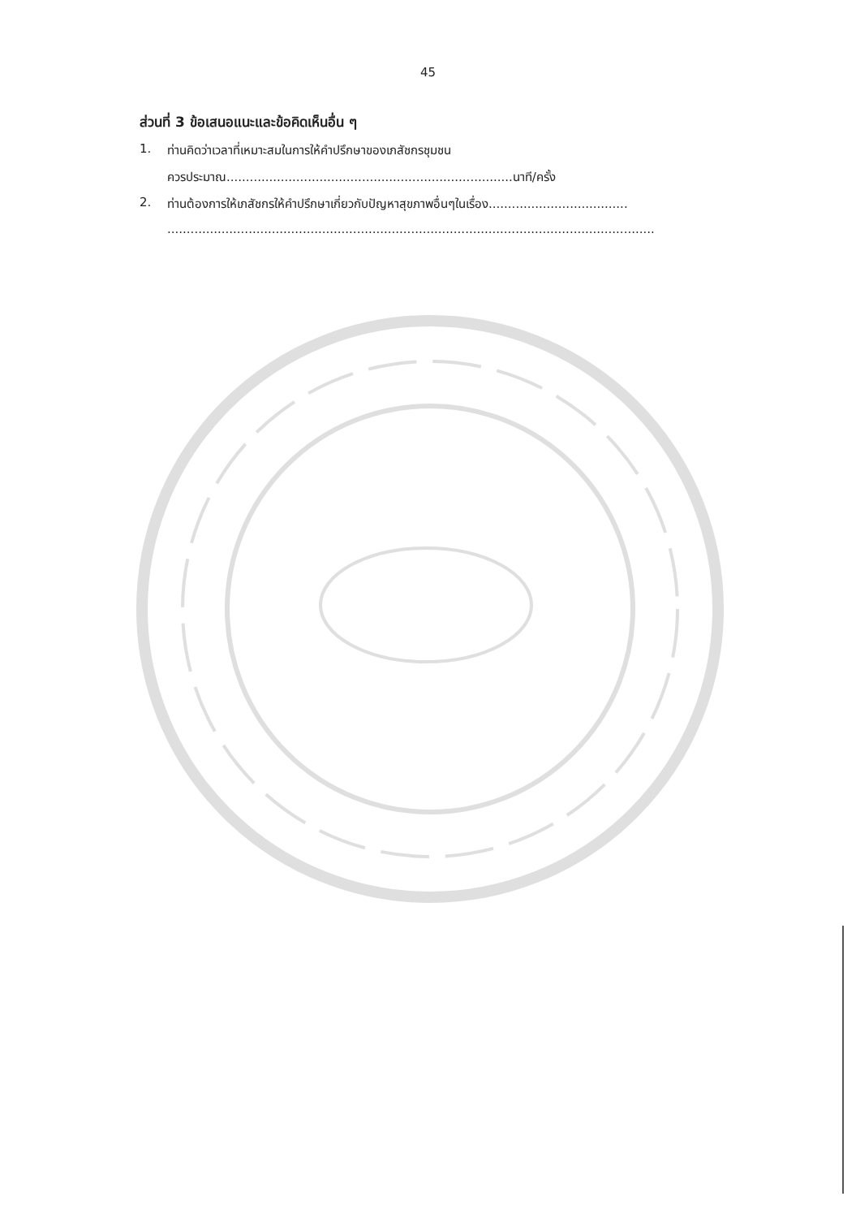45
ส่วนที่ 3 ข้อเสนอแนะและข้อคิดเห็นอื่น ๆ
1. ท่านคิดว่าเวลาที่เหมาะสมในการให้คำปรึกษาของเภสัชกรชุมชน
ควรประมาณ..........................................................................นาที/ครั้ง
2. ท่านต้องการให้เภสัชกรให้คำปรึกษาเกี่ยวกับปัญหาสุขภาพอื่นๆในเรื่อง....................................
..............................................................................................................................